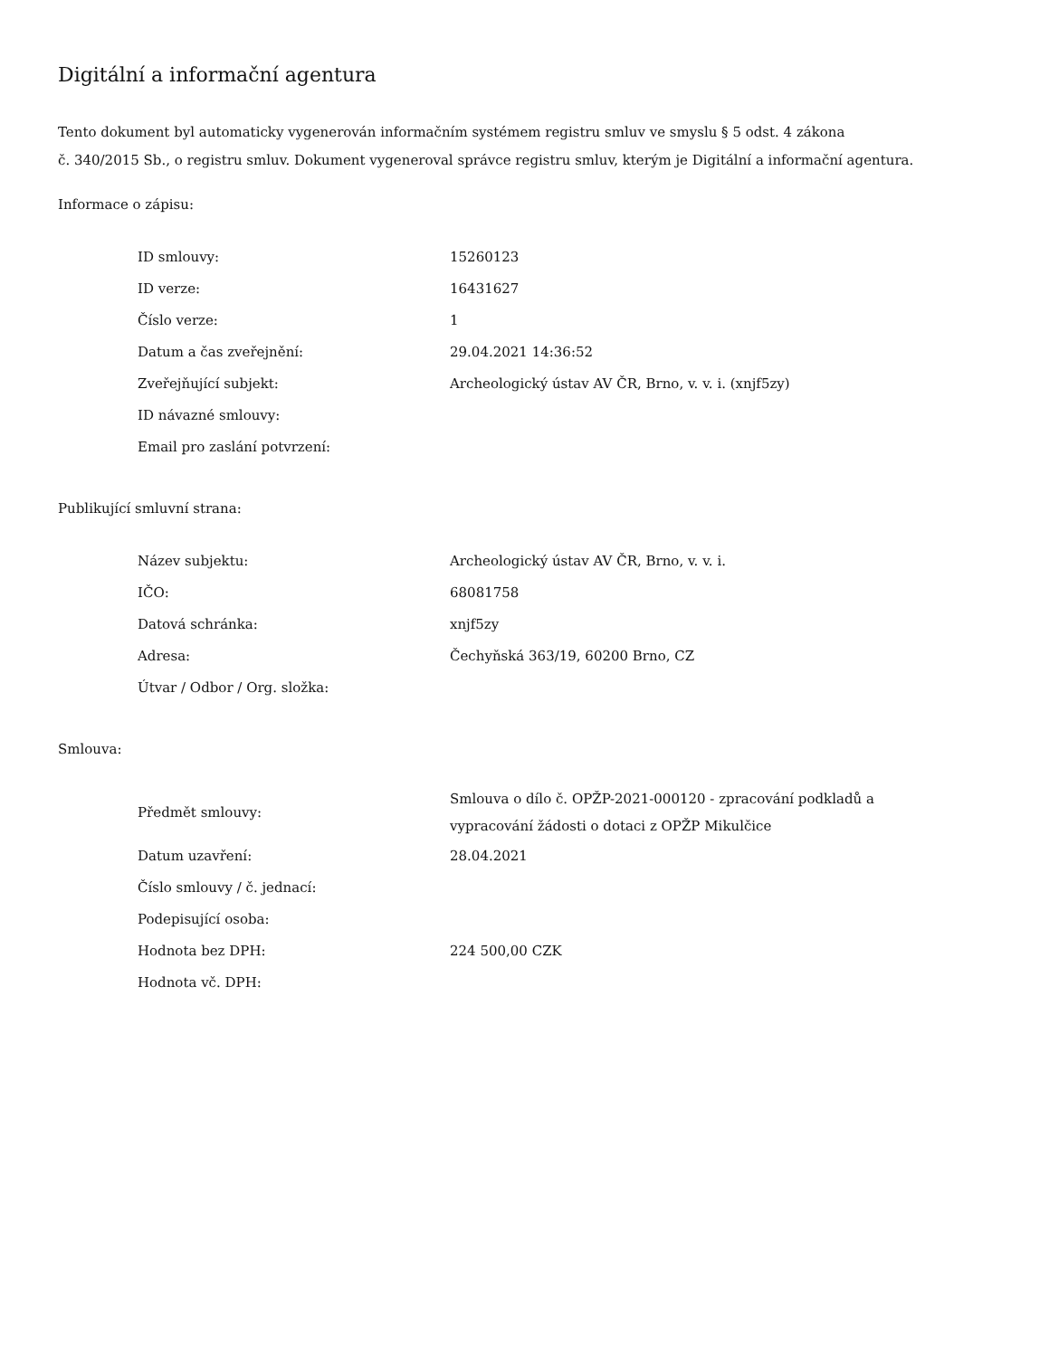Digitální a informační agentura
Tento dokument byl automaticky vygenerován informačním systémem registru smluv ve smyslu § 5 odst. 4 zákona
č. 340/2015 Sb., o registru smluv. Dokument vygeneroval správce registru smluv, kterým je Digitální a informační agentura.
Informace o zápisu:
| ID smlouvy: | 15260123 |
| ID verze: | 16431627 |
| Číslo verze: | 1 |
| Datum a čas zveřejnění: | 29.04.2021 14:36:52 |
| Zveřejňující subjekt: | Archeologický ústav AV ČR, Brno, v. v. i. (xnjf5zy) |
| ID návazné smlouvy: | |
| Email pro zaslání potvrzení: | |
Publikující smluvní strana:
| Název subjektu: | Archeologický ústav AV ČR, Brno, v. v. i. |
| IČO: | 68081758 |
| Datová schránka: | xnjf5zy |
| Adresa: | Čechyňská 363/19, 60200 Brno, CZ |
| Útvar / Odbor / Org. složka: | |
Smlouva:
| Předmět smlouvy: | Smlouva o dílo č. OPŽP-2021-000120 - zpracování podkladů a vypracování žádosti o dotaci z OPŽP Mikulčice |
| Datum uzavření: | 28.04.2021 |
| Číslo smlouvy / č. jednací: | |
| Podepisující osoba: | |
| Hodnota bez DPH: | 224 500,00 CZK |
| Hodnota vč. DPH: | |